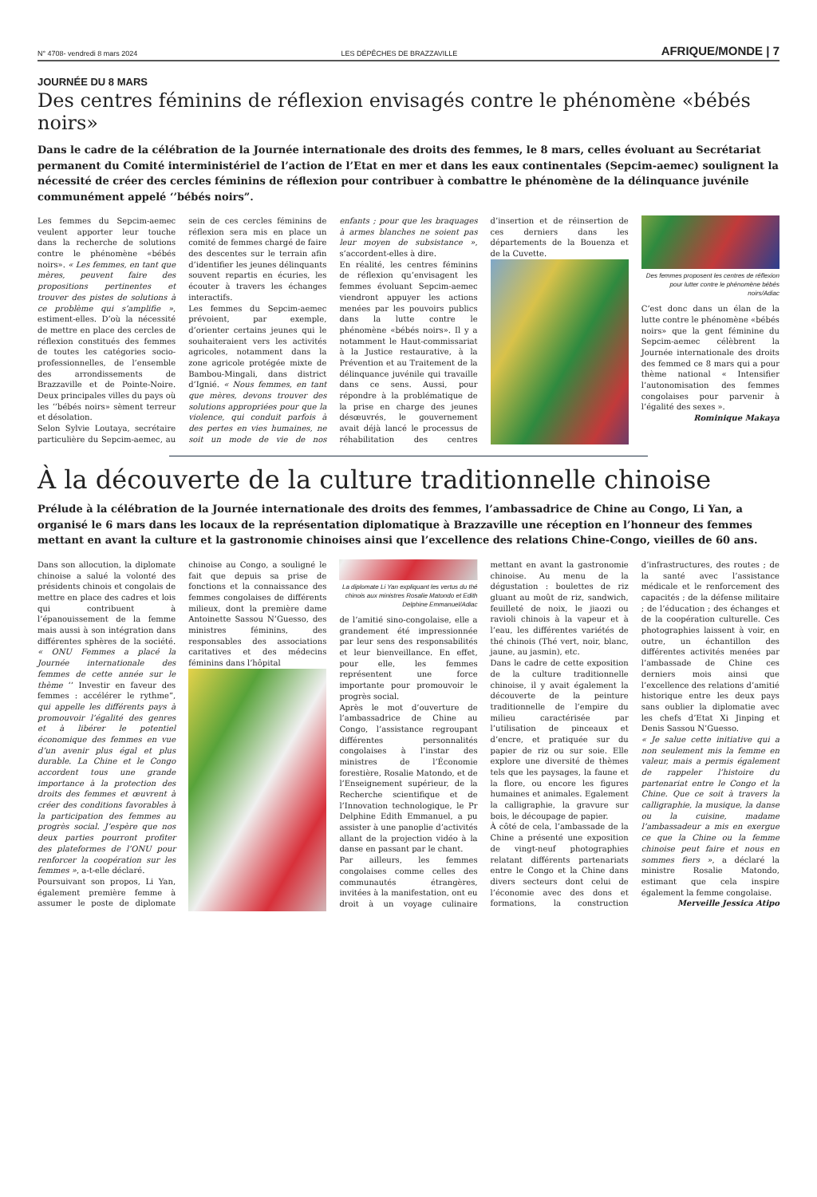N° 4708- vendredi 8 mars 2024 LES DÉPÊCHES DE BRAZZAVILLE AFRIQUE/MONDE | 7
JOURNÉE DU 8 MARS
Des centres féminins de réflexion envisagés contre le phénomène «bébés noirs»
Dans le cadre de la célébration de la Journée internationale des droits des femmes, le 8 mars, celles évoluant au Secrétariat permanent du Comité interministériel de l’action de l’Etat en mer et dans les eaux continentales (Sepcim-aemec) soulignent la nécessité de créer des cercles féminins de réflexion pour contribuer à combattre le phénomène de la délinquance juvénile communément appelé ‘’bébés noirs”.
Les femmes du Sepcim-aemec veulent apporter leur touche dans la recherche de solutions contre le phénomène «bébés noirs». « Les femmes, en tant que mères, peuvent faire des propositions pertinentes et trouver des pistes de solutions à ce problème qui s’amplifie », estiment-elles. D’où la nécessité de mettre en place des cercles de réflexion constitués des femmes de toutes les catégories socio-professionnelles, de l’ensemble des arrondissements de Brazzaville et de Pointe-Noire. Deux principales villes du pays où les ‘’bébés noirs» sèment terreur et désolation.
Selon Sylvie Loutaya, secrétaire particulière du Sepcim-aemec, au sein de ces cercles féminins de réflexion sera mis en place un comité de femmes chargé de faire des descentes sur le terrain afin d’identifier les jeunes délinquants souvent repartis en écuries, les écouter à travers les échanges interactifs.
Les femmes du Sepcim-aemec prévoient, par exemple, d’orienter certains jeunes qui le souhaiteraient vers les activités agricoles, notamment dans la zone agricole protégée mixte de Bambou-Mingali, dans district d’Ignié. « Nous femmes, en tant que mères, devons trouver des solutions appropriées pour que la violence, qui conduit parfois à des pertes en vies humaines, ne soit un mode de vie de nos enfants ; pour que les braquages à armes blanches ne soient pas leur moyen de subsistance », s’accordent-elles à dire.
En réalité, les centres féminins de réflexion qu’envisagent les femmes évoluant Sepcim-aemec viendront appuyer les actions menées par les pouvoirs publics dans la lutte contre le phénomène «bébés noirs». Il y a notamment le Haut-commissariat à la Justice restaurative, à la Prévention et au Traitement de la délinquance juvénile qui travaille dans ce sens. Aussi, pour répondre à la problématique de la prise en charge des jeunes désœuvrés, le gouvernement avait déjà lancé le processus de réhabilitation des centres d’insertion et de réinsertion de ces derniers dans les départements de la Bouenza et de la Cuvette.
Des femmes proposent les centres de réflexion pour lutter contre le phénomène bébés noirs/Adiac
C’est donc dans un élan de la lutte contre le phénomène «bébés noirs» que la gent féminine du Sepcim-aemec célèbrent la Journée internationale des droits des femmed ce 8 mars qui a pour thème national « Intensifier l’autonomisation des femmes congolaises pour parvenir à l’égalité des sexes ».
Rominique Makaya
À la découverte de la culture traditionnelle chinoise
Prélude à la célébration de la Journée internationale des droits des femmes, l’ambassadrice de Chine au Congo, Li Yan, a organisé le 6 mars dans les locaux de la représentation diplomatique à Brazzaville une réception en l’honneur des femmes mettant en avant la culture et la gastronomie chinoises ainsi que l’excellence des relations Chine-Congo, vieilles de 60 ans.
Dans son allocution, la diplomate chinoise a salué la volonté des présidents chinois et congolais de mettre en place des cadres et lois qui contribuent à l’épanouissement de la femme mais aussi à son intégration dans différentes sphères de la société. « ONU Femmes a placé la Journée internationale des femmes de cette année sur le thème ‘’ Investir en faveur des femmes : accélérer le rythme”, qui appelle les différents pays à promouvoir l’égalité des genres et à libérer le potentiel économique des femmes en vue d’un avenir plus égal et plus durable. La Chine et le Congo accordent tous une grande importance à la protection des droits des femmes et œuvrent à créer des conditions favorables à la participation des femmes au progrès social. J’espère que nos deux parties pourront profiter des plateformes de l’ONU pour renforcer la coopération sur les femmes », a-t-elle déclaré.
Poursuivant son propos, Li Yan, également première femme à assumer le poste de diplomate chinoise au Congo, a souligné le fait que depuis sa prise de fonctions et la connaissance des femmes congolaises de différents milieux, dont la première dame Antoinette Sassou N’Guesso, des ministres féminins, des responsables des associations caritatives et des médecins féminins dans l’hôpital
La diplomate Li Yan expliquant les vertus du thé chinois aux ministres Rosalie Matondo et Edith Delphine Emmanuel/Adiac
de l’amitié sino-congolaise, elle a grandement été impressionnée par leur sens des responsabilités et leur bienveillance. En effet, pour elle, les femmes représentent une force importante pour promouvoir le progrès social.
Après le mot d’ouverture de l’ambassadrice de Chine au Congo, l’assistance regroupant différentes personnalités congolaises à l’instar des ministres de l’Économie forestière, Rosalie Matondo, et de l’Enseignement supérieur, de la Recherche scientifique et de l’Innovation technologique, le Pr Delphine Edith Emmanuel, a pu assister à une panoplie d’activités allant de la projection vidéo à la danse en passant par le chant.
Par ailleurs, les femmes congolaises comme celles des communautés étrangères, invitées à la manifestation, ont eu droit à un voyage culinaire mettant en avant la gastronomie chinoise. Au menu de la dégustation : boulettes de riz gluant au moût de riz, sandwich, feuilleté de noix, le jiaozi ou ravioli chinois à la vapeur et à l’eau, les différentes variétés de thé chinois (Thé vert, noir, blanc, jaune, au jasmin), etc.
Dans le cadre de cette exposition de la culture traditionnelle chinoise, il y avait également la découverte de la peinture traditionnelle de l’empire du milieu caractérisée par l’utilisation de pinceaux et d’encre, et pratiquée sur du papier de riz ou sur soie. Elle explore une diversité de thèmes tels que les paysages, la faune et la flore, ou encore les figures humaines et animales. Egalement la calligraphie, la gravure sur bois, le découpage de papier.
À côté de cela, l’ambassade de la Chine a présenté une exposition de vingt-neuf photographies relatant différents partenariats entre le Congo et la Chine dans divers secteurs dont celui de l’économie avec des dons et formations, la construction d’infrastructures, des routes ; de la santé avec l’assistance médicale et le renforcement des capacités ; de la défense militaire ; de l’éducation ; des échanges et de la coopération culturelle. Ces photographies laissent à voir, en outre, un échantillon des différentes activités menées par l’ambassade de Chine ces derniers mois ainsi que l’excellence des relations d’amitié historique entre les deux pays sans oublier la diplomatie avec les chefs d’Etat Xi Jinping et Denis Sassou N’Guesso.
« Je salue cette initiative qui a non seulement mis la femme en valeur, mais a permis également de rappeler l’histoire du partenariat entre le Congo et la Chine. Que ce soit à travers la calligraphie, la musique, la danse ou la cuisine, madame l’ambassadeur a mis en exergue ce que la Chine ou la femme chinoise peut faire et nous en sommes fiers », a déclaré la ministre Rosalie Matondo, estimant que cela inspire également la femme congolaise.
Merveille Jessica Atipo